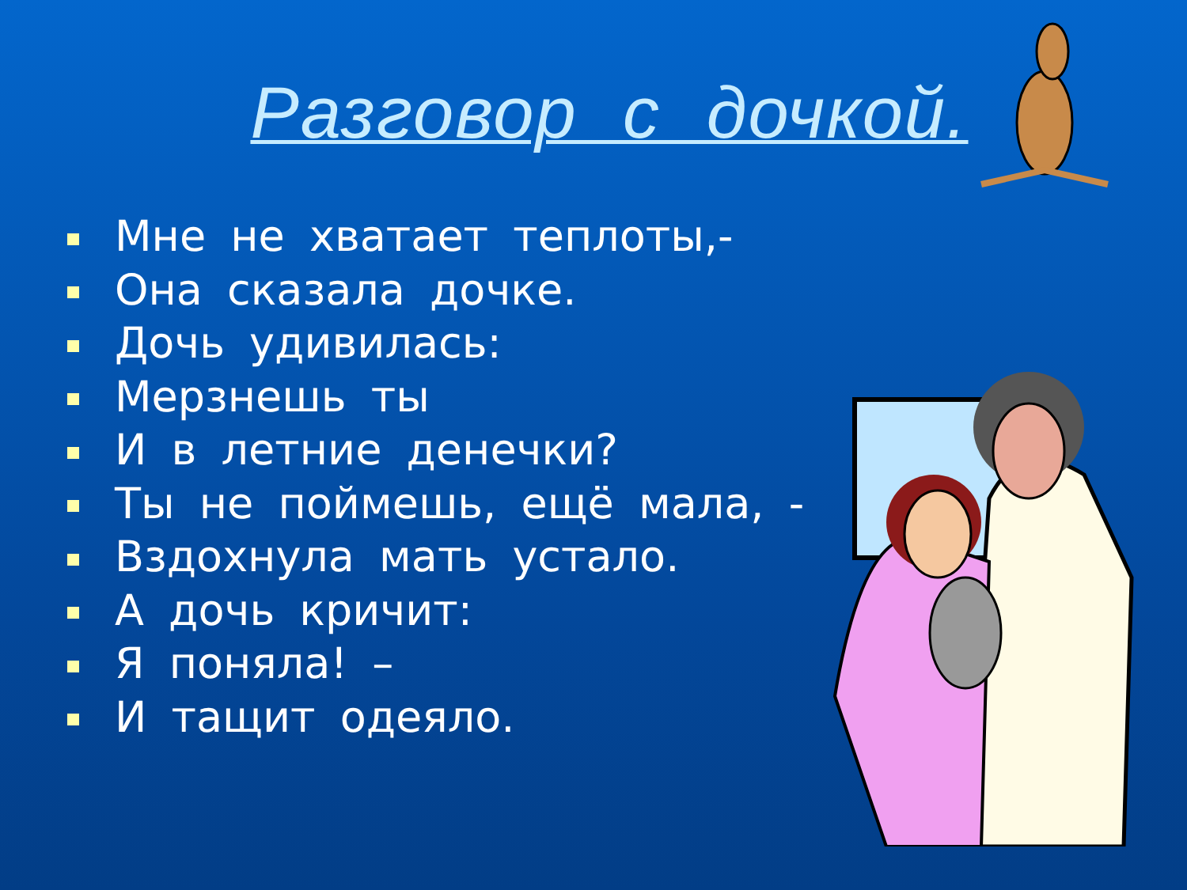Разговор с дочкой.
Мне не хватает теплоты,-
Она сказала дочке.
Дочь удивилась:
Мерзнешь ты
И в летние денечки?
Ты не поймешь, ещё мала, -
Вздохнула мать устало.
А дочь кричит:
Я поняла! –
И тащит одеяло.